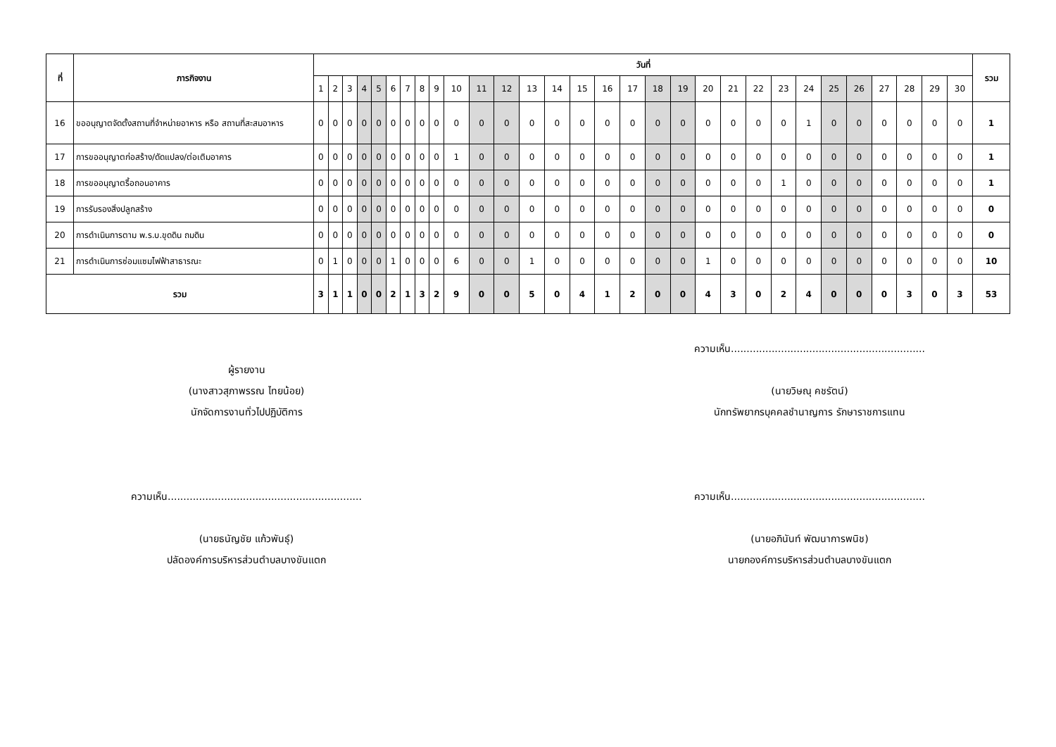| ที่ | ภารกิจงาน | วันที่ | | | | | | | | | | | | | | | | | | | | | | | | | | | | | | รวม |
| --- | --- | --- | --- | --- | --- | --- | --- | --- | --- | --- | --- | --- | --- | --- | --- | --- | --- | --- | --- | --- | --- | --- | --- | --- | --- | --- | --- | --- | --- | --- | --- | --- |
| | | 1 | 2 | 3 | 4 | 5 | 6 | 7 | 8 | 9 | 10 | 11 | 12 | 13 | 14 | 15 | 16 | 17 | 18 | 19 | 20 | 21 | 22 | 23 | 24 | 25 | 26 | 27 | 28 | 29 | 30 | |
| 16 | ขออนุญาตจัดตั้งสถานที่จำหน่ายอาหาร หรือ สถานที่สะสมอาหาร | 0 | 0 | 0 | 0 | 0 | 0 | 0 | 0 | 0 | 0 | 0 | 0 | 0 | 0 | 0 | 0 | 0 | 0 | 0 | 0 | 0 | 0 | 0 | 1 | 0 | 0 | 0 | 0 | 0 | 0 | 1 |
| 17 | การขออนุญาตก่อสร้าง/ดัดแปลง/ต่อเติมอาคาร | 0 | 0 | 0 | 0 | 0 | 0 | 0 | 0 | 0 | 1 | 0 | 0 | 0 | 0 | 0 | 0 | 0 | 0 | 0 | 0 | 0 | 0 | 0 | 0 | 0 | 0 | 0 | 0 | 0 | 0 | 1 |
| 18 | การขออนุญาตรื้อถอนอาคาร | 0 | 0 | 0 | 0 | 0 | 0 | 0 | 0 | 0 | 0 | 0 | 0 | 0 | 0 | 0 | 0 | 0 | 0 | 0 | 0 | 0 | 0 | 1 | 0 | 0 | 0 | 0 | 0 | 0 | 0 | 1 |
| 19 | การรับรองสิ่งปลูกสร้าง | 0 | 0 | 0 | 0 | 0 | 0 | 0 | 0 | 0 | 0 | 0 | 0 | 0 | 0 | 0 | 0 | 0 | 0 | 0 | 0 | 0 | 0 | 0 | 0 | 0 | 0 | 0 | 0 | 0 | 0 | 0 |
| 20 | การดำเนินการตาม พ.ร.บ.ขุดดิน ถมดิน | 0 | 0 | 0 | 0 | 0 | 0 | 0 | 0 | 0 | 0 | 0 | 0 | 0 | 0 | 0 | 0 | 0 | 0 | 0 | 0 | 0 | 0 | 0 | 0 | 0 | 0 | 0 | 0 | 0 | 0 | 0 |
| 21 | การดำเนินการซ่อมแซมไฟฟ้าสาธารณะ | 0 | 1 | 0 | 0 | 0 | 1 | 0 | 0 | 0 | 6 | 0 | 0 | 1 | 0 | 0 | 0 | 0 | 0 | 0 | 1 | 0 | 0 | 0 | 0 | 0 | 0 | 0 | 0 | 0 | 0 | 10 |
| รวม | | 3 | 1 | 1 | 0 | 0 | 2 | 1 | 3 | 2 | 9 | 0 | 0 | 5 | 0 | 4 | 1 | 2 | 0 | 0 | 4 | 3 | 0 | 2 | 4 | 0 | 0 | 0 | 3 | 0 | 3 | 53 |
ผู้รายงาน
(นางสาวสุภาพรรณ ไทยน้อย)
นักจัดการงานทั่วไปปฏิบัติการ
ความเห็น..............................................................
(นายวิษณุ คชรัตน์)
นักทรัพยากรบุคคลชำนาญการ รักษาราชการแทน
ความเห็น..............................................................
(นายธนัญชัย แก้วพันธุ์)
ปลัดองค์การบริหารส่วนตำบลบางขันแตก
ความเห็น..............................................................
(นายอภินันท์ พัฒนาการพนิช)
นายกองค์การบริหารส่วนตำบลบางขันแตก